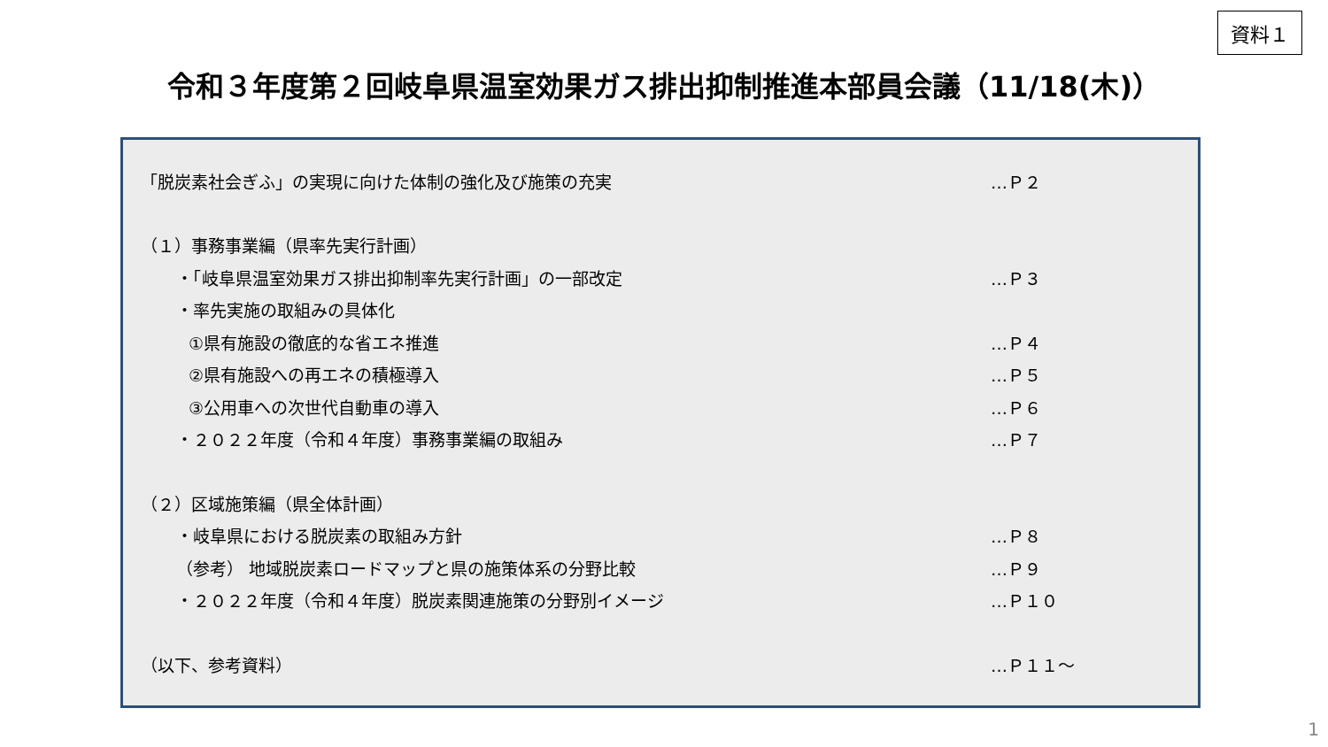資料１
令和３年度第２回岐阜県温室効果ガス排出抑制推進本部員会議（11/18(木)）
「脱炭素社会ぎふ」の実現に向けた体制の強化及び施策の充実 …Ｐ２
（１）事務事業編（県率先実行計画）
・「岐阜県温室効果ガス排出抑制率先実行計画」の一部改定 …Ｐ３
・率先実施の取組みの具体化
①県有施設の徹底的な省エネ推進 …Ｐ４
②県有施設への再エネの積極導入 …Ｐ５
③公用車への次世代自動車の導入 …Ｐ６
・２０２２年度（令和４年度）事務事業編の取組み …Ｐ７
（２）区域施策編（県全体計画）
・岐阜県における脱炭素の取組み方針 …Ｐ８
（参考） 地域脱炭素ロードマップと県の施策体系の分野比較 …Ｐ９
・２０２２年度（令和４年度）脱炭素関連施策の分野別イメージ …Ｐ１０
（以下、参考資料） …Ｐ１１～
1